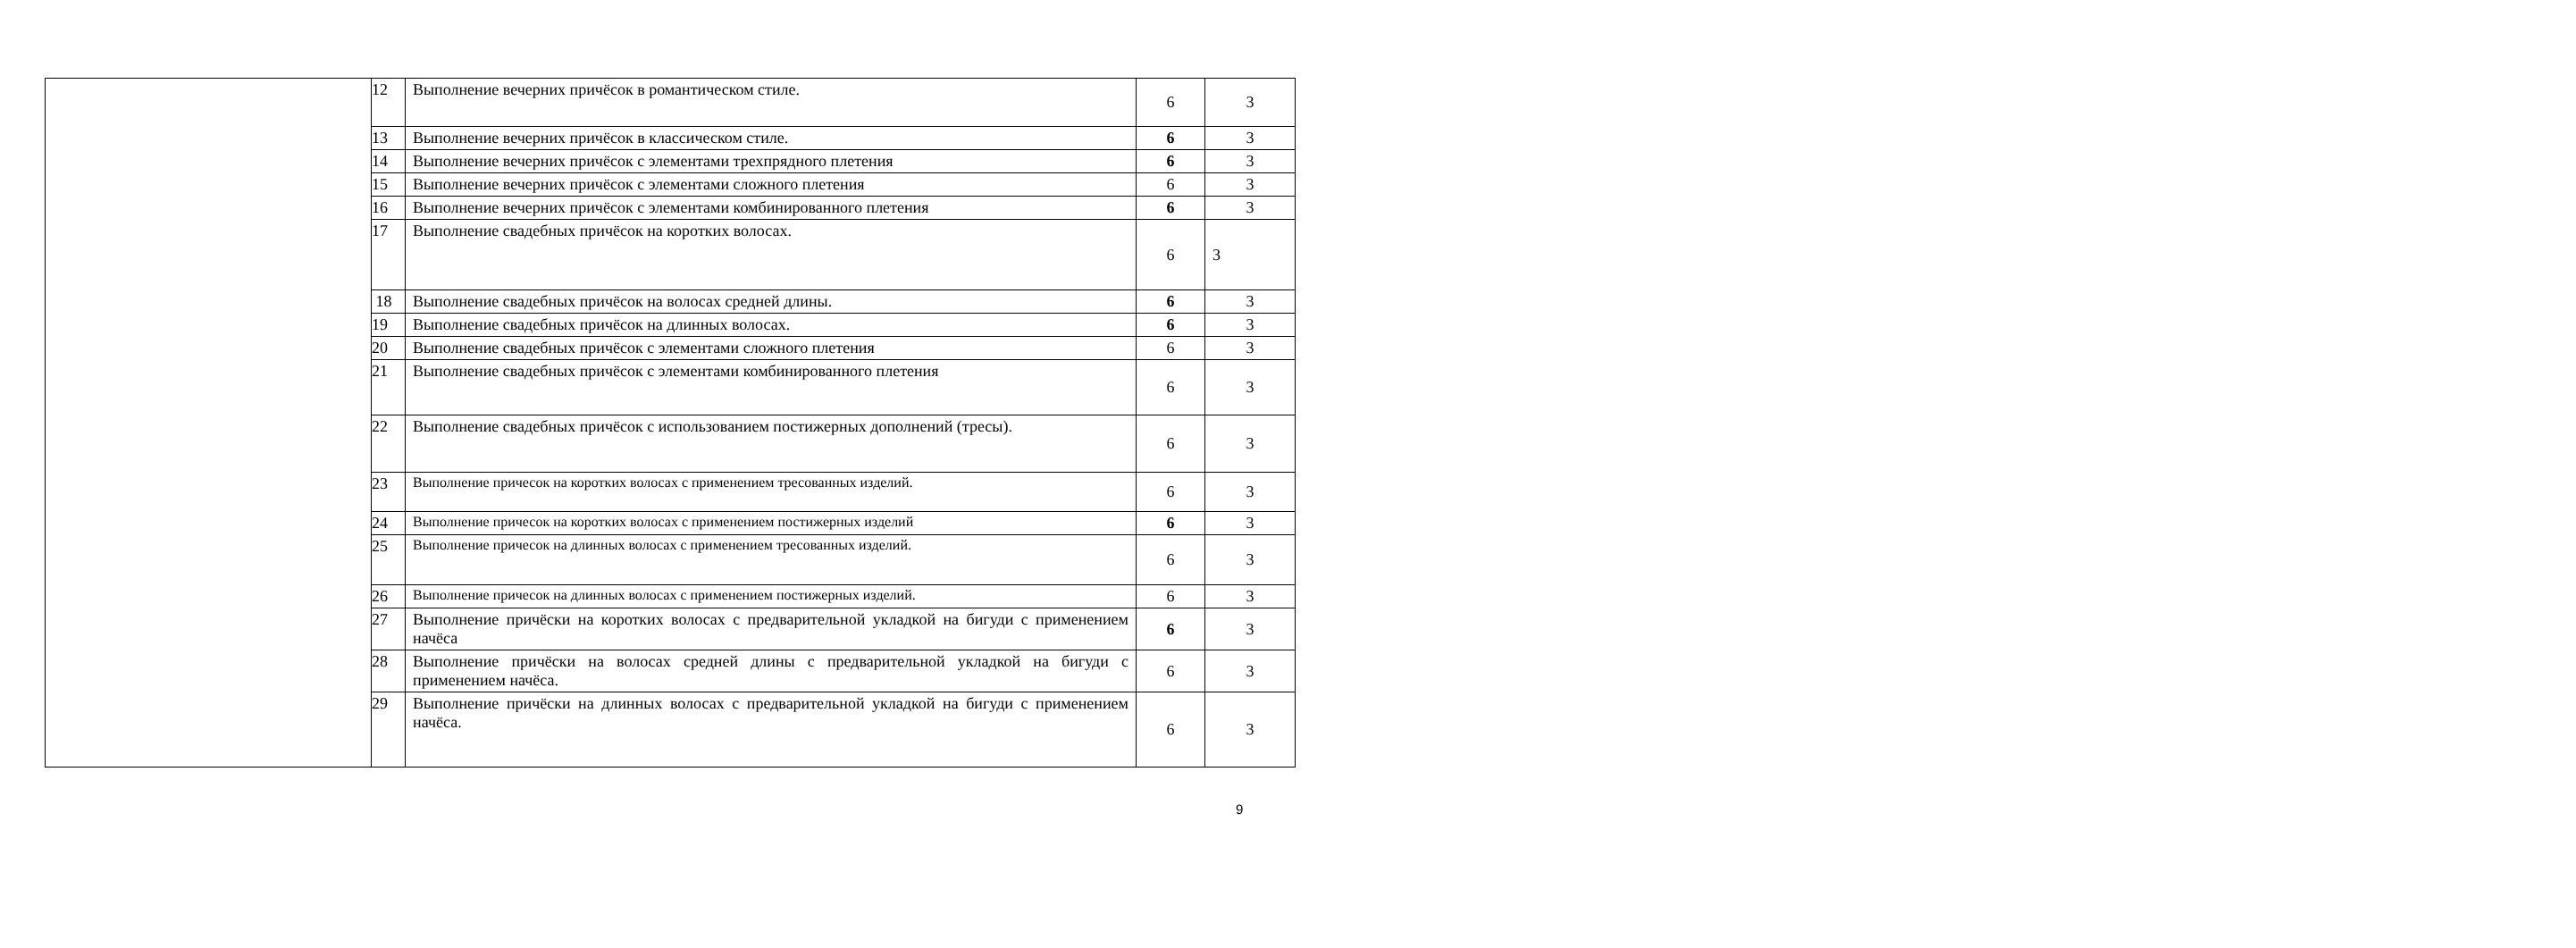| | 12 | Выполнение вечерних причёсок в романтическом стиле. | 6 | 3 |
| | 13 | Выполнение вечерних причёсок в классическом стиле. | 6 | 3 |
| | 14 | Выполнение вечерних причёсок с элементами трехпрядного плетения | 6 | 3 |
| | 15 | Выполнение вечерних причёсок с элементами сложного плетения | 6 | 3 |
| | 16 | Выполнение вечерних причёсок с элементами комбинированного плетения | 6 | 3 |
| | 17 | Выполнение свадебных причёсок на коротких волосах. | 6 | 3 |
| | 18 | Выполнение свадебных причёсок на волосах средней длины. | 6 | 3 |
| | 19 | Выполнение свадебных причёсок на длинных волосах. | 6 | 3 |
| | 20 | Выполнение свадебных причёсок с элементами сложного плетения | 6 | 3 |
| | 21 | Выполнение свадебных причёсок с элементами комбинированного плетения | 6 | 3 |
| | 22 | Выполнение свадебных причёсок с использованием постижерных дополнений (тресы). | 6 | 3 |
| | 23 | Выполнение причесок на коротких волосах с применением тресованных изделий. | 6 | 3 |
| | 24 | Выполнение причесок на коротких волосах с применением постижерных изделий | 6 | 3 |
| | 25 | Выполнение причесок на длинных волосах с применением тресованных изделий. | 6 | 3 |
| | 26 | Выполнение причесок на длинных волосах с применением постижерных изделий. | 6 | 3 |
| | 27 | Выполнение причёски на коротких волосах с предварительной укладкой на бигуди с применением начёса | 6 | 3 |
| | 28 | Выполнение причёски на волосах средней длины с предварительной укладкой на бигуди с применением начёса. | 6 | 3 |
| | 29 | Выполнение причёски на длинных волосах с предварительной укладкой на бигуди с применением начёса. | 6 | 3 |
9